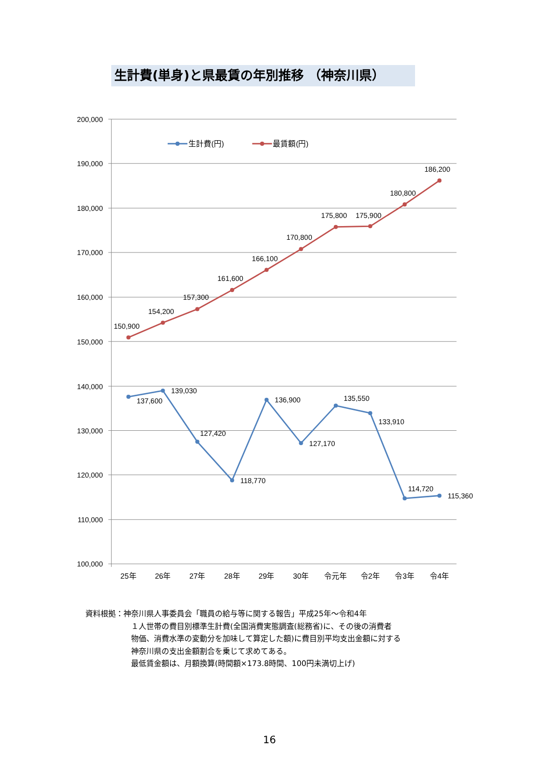生計費(単身)と県最賃の年別推移 （神奈川県）
200,000
190,000
180,000
170,000
160,000
150,000
140,000
130,000
120,000
110,000
100,000
25年
26年
27年
28年
29年
30年
令元年
令2年
令3年
令4年
生計費(円)
最賃額(円)
150,900
154,200
157,300
161,600
166,100
170,800
175,800
175,900
180,800
186,200
137,600
139,030
127,420
118,770
136,900
127,170
135,550
133,910
114,720
115,360
資料根拠：神奈川県人事委員会「職員の給与等に関する報告」平成25年～令和4年
１人世帯の費目別標準生計費(全国消費実態調査(総務省)に、その後の消費者
物価、消費水準の変動分を加味して算定した額)に費目別平均支出金額に対する
神奈川県の支出金額割合を乗じて求めてある。
最低賃金額は、月額換算(時間額×173.8時間、100円未満切上げ)
16